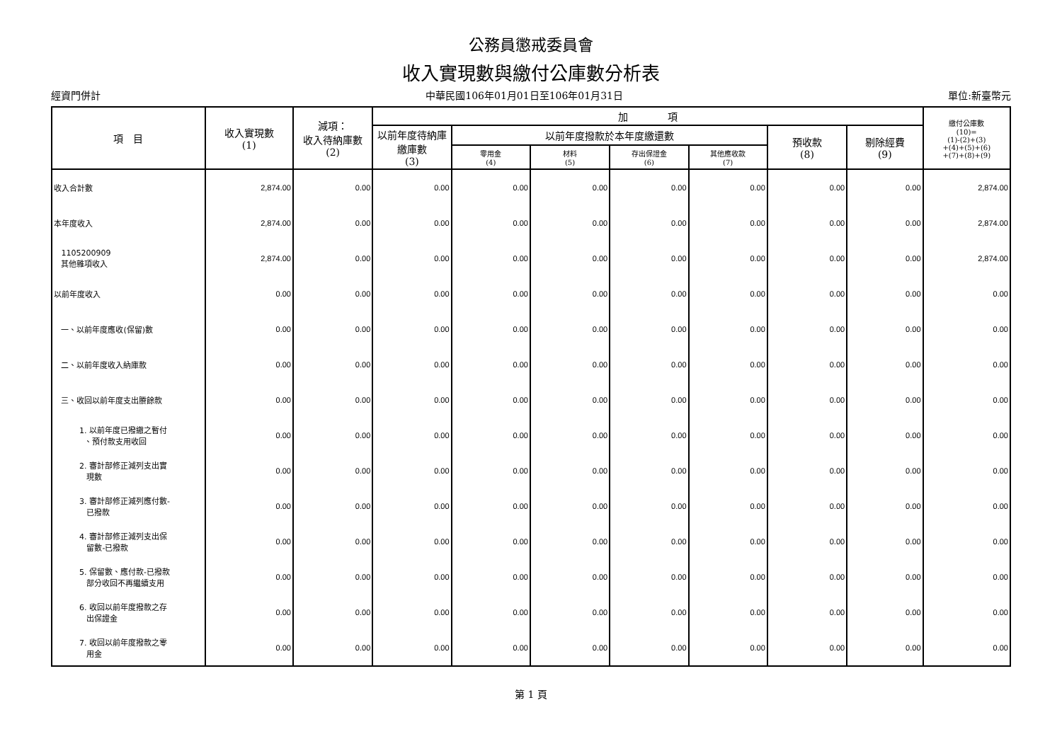公務員懲戒委員會
收入實現數與繳付公庫數分析表
經資門併計 中華民國106年01月01日至106年01月31日 單位:新臺幣元
| 項 目 | 收入實現數 (1) | 減項： 收入待納庫數 (2) | 加 項 | | | | | | | 繳付公庫數 (10)= (1)-(2)+(3) +(4)+(5)+(6) +(7)+(8)+(9) |
| --- | --- | --- | --- | --- | --- | --- | --- | --- | --- | --- |
| | | | 以前年度待納庫繳庫數 (3) | 以前年度撥款於本年度繳還數 | | | | 預收款 (8) | 剔除經費 (9) | |
| | | | | 零用金 (4) | 材料 (5) | 存出保證金 (6) | 其他應收款 (7) | | | |
| 收入合計數 | 2,874.00 | 0.00 | 0.00 | 0.00 | 0.00 | 0.00 | 0.00 | 0.00 | 0.00 | 2,874.00 |
| 本年度收入 | 2,874.00 | 0.00 | 0.00 | 0.00 | 0.00 | 0.00 | 0.00 | 0.00 | 0.00 | 2,874.00 |
| 1105200909 其他雜項收入 | 2,874.00 | 0.00 | 0.00 | 0.00 | 0.00 | 0.00 | 0.00 | 0.00 | 0.00 | 2,874.00 |
| 以前年度收入 | 0.00 | 0.00 | 0.00 | 0.00 | 0.00 | 0.00 | 0.00 | 0.00 | 0.00 | 0.00 |
| 一、以前年度應收(保留)數 | 0.00 | 0.00 | 0.00 | 0.00 | 0.00 | 0.00 | 0.00 | 0.00 | 0.00 | 0.00 |
| 二、以前年度收入納庫款 | 0.00 | 0.00 | 0.00 | 0.00 | 0.00 | 0.00 | 0.00 | 0.00 | 0.00 | 0.00 |
| 三、收回以前年度支出賸餘款 | 0.00 | 0.00 | 0.00 | 0.00 | 0.00 | 0.00 | 0.00 | 0.00 | 0.00 | 0.00 |
| 1. 以前年度已撥繳之暫付 、預付款支用收回 | 0.00 | 0.00 | 0.00 | 0.00 | 0.00 | 0.00 | 0.00 | 0.00 | 0.00 | 0.00 |
| 2. 審計部修正減列支出實 現數 | 0.00 | 0.00 | 0.00 | 0.00 | 0.00 | 0.00 | 0.00 | 0.00 | 0.00 | 0.00 |
| 3. 審計部修正減列應付數- 已撥款 | 0.00 | 0.00 | 0.00 | 0.00 | 0.00 | 0.00 | 0.00 | 0.00 | 0.00 | 0.00 |
| 4. 審計部修正減列支出保 留數-已撥款 | 0.00 | 0.00 | 0.00 | 0.00 | 0.00 | 0.00 | 0.00 | 0.00 | 0.00 | 0.00 |
| 5. 保留數、應付款-已撥款 部分收回不再繼續支用 | 0.00 | 0.00 | 0.00 | 0.00 | 0.00 | 0.00 | 0.00 | 0.00 | 0.00 | 0.00 |
| 6. 收回以前年度撥款之存 出保證金 | 0.00 | 0.00 | 0.00 | 0.00 | 0.00 | 0.00 | 0.00 | 0.00 | 0.00 | 0.00 |
| 7. 收回以前年度撥款之零 用金 | 0.00 | 0.00 | 0.00 | 0.00 | 0.00 | 0.00 | 0.00 | 0.00 | 0.00 | 0.00 |
第 1 頁